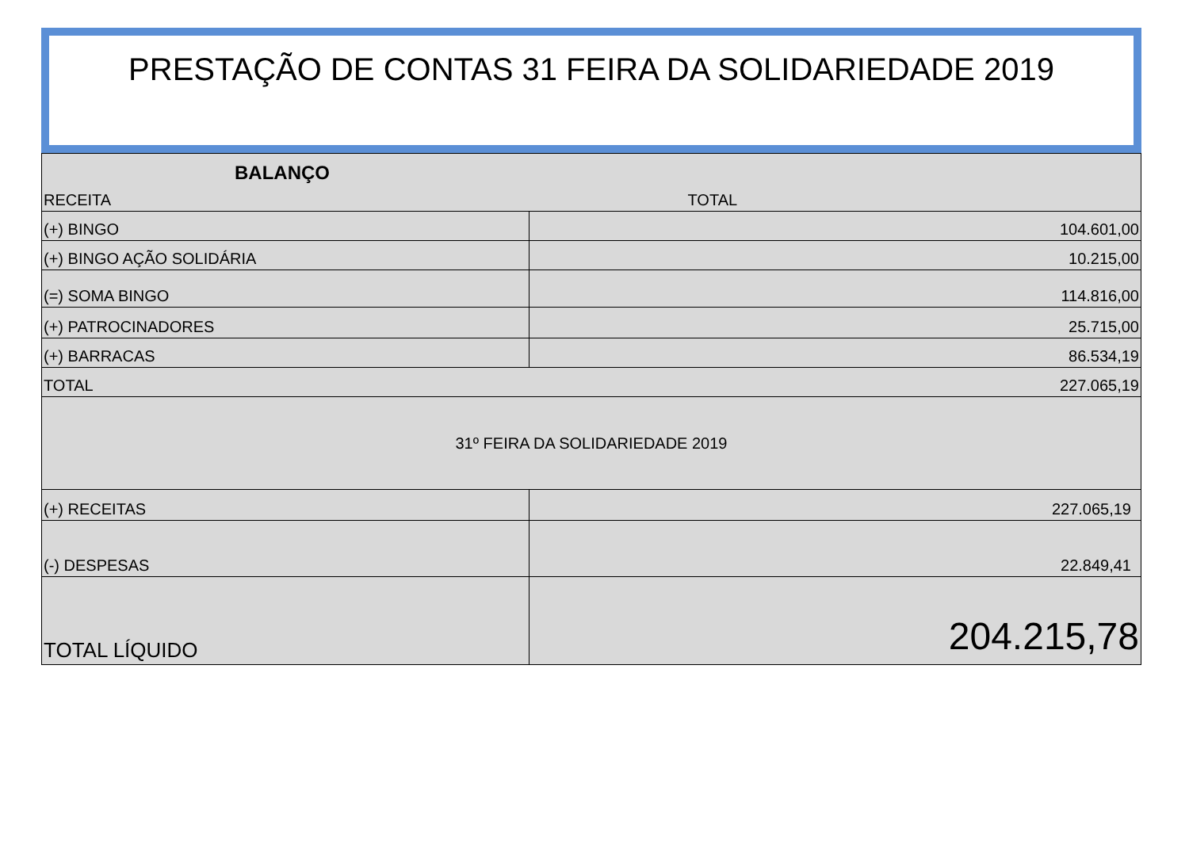PRESTAÇÃO DE CONTAS 31 FEIRA DA SOLIDARIEDADE 2019
| BALANÇO | |
| RECEITA | TOTAL |
| (+) BINGO | 104.601,00 |
| (+) BINGO AÇÃO SOLIDÁRIA | 10.215,00 |
| (=) SOMA BINGO | 114.816,00 |
| (+) PATROCINADORES | 25.715,00 |
| (+) BARRACAS | 86.534,19 |
| TOTAL | 227.065,19 |
| 31º FEIRA DA SOLIDARIEDADE 2019 | |
| (+) RECEITAS | 227.065,19 |
| (-) DESPESAS | 22.849,41 |
| TOTAL LÍQUIDO | 204.215,78 |